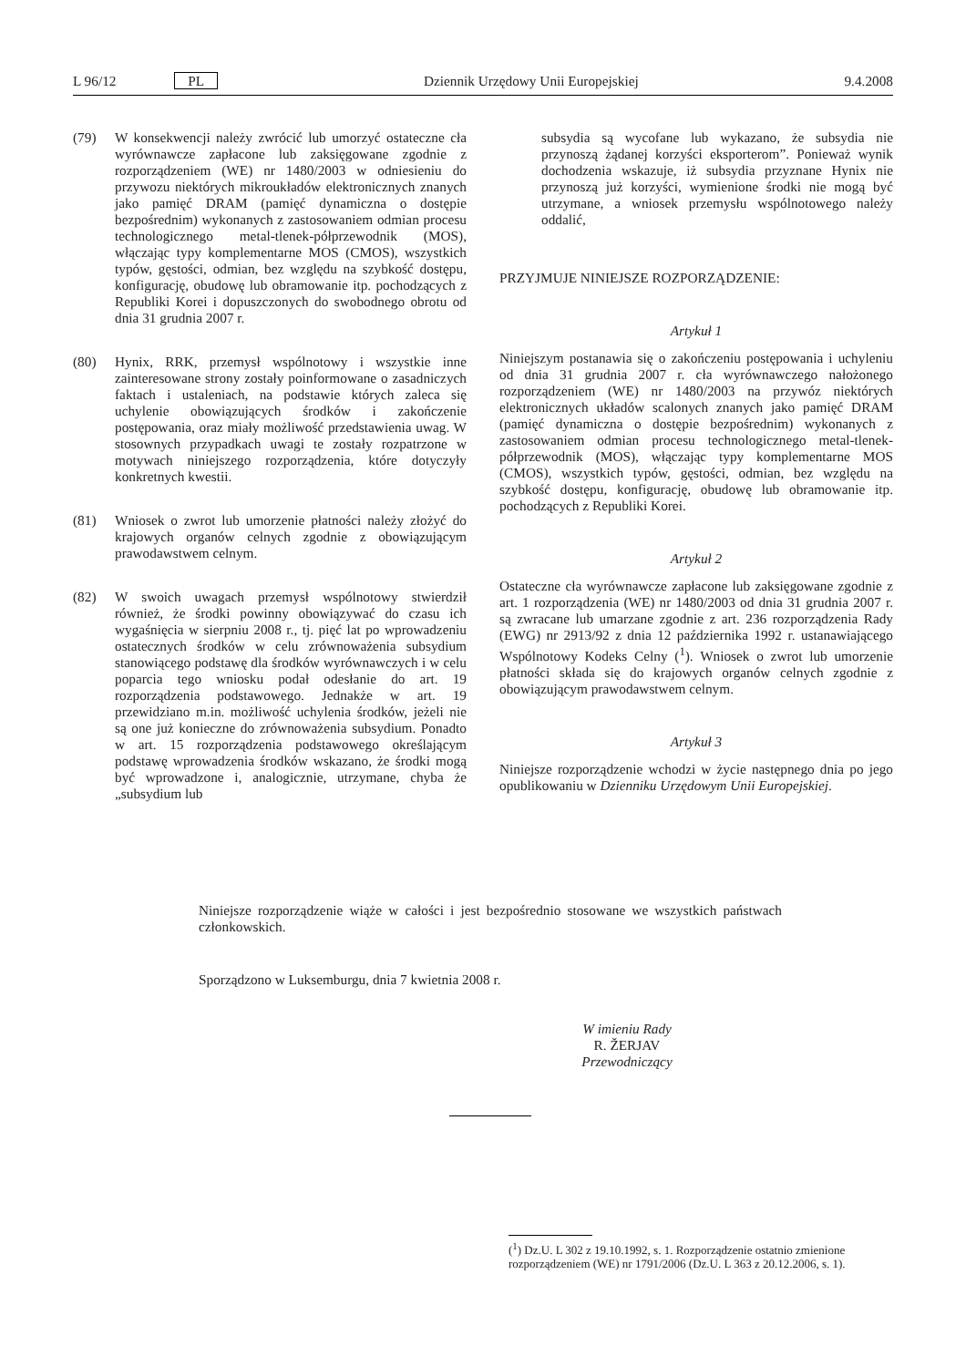L 96/12 PL Dziennik Urzędowy Unii Europejskiej 9.4.2008
(79) W konsekwencji należy zwrócić lub umorzyć ostateczne cła wyrównawcze zapłacone lub zaksięgowane zgodnie z rozporządzeniem (WE) nr 1480/2003 w odniesieniu do przywozu niektórych mikroukładów elektronicznych znanych jako pamięć DRAM (pamięć dynamiczna o dostępie bezpośrednim) wykonanych z zastosowaniem odmian procesu technologicznego metal-tlenek-półprzewodnik (MOS), włączając typy komplementarne MOS (CMOS), wszystkich typów, gęstości, odmian, bez względu na szybkość dostępu, konfigurację, obudowę lub obramowanie itp. pochodzących z Republiki Korei i dopuszczonych do swobodnego obrotu od dnia 31 grudnia 2007 r.
(80) Hynix, RRK, przemysł wspólnotowy i wszystkie inne zainteresowane strony zostały poinformowane o zasadniczych faktach i ustaleniach, na podstawie których zaleca się uchylenie obowiązujących środków i zakończenie postępowania, oraz miały możliwość przedstawienia uwag. W stosownych przypadkach uwagi te zostały rozpatrzone w motywach niniejszego rozporządzenia, które dotyczyły konkretnych kwestii.
(81) Wniosek o zwrot lub umorzenie płatności należy złożyć do krajowych organów celnych zgodnie z obowiązującym prawodawstwem celnym.
(82) W swoich uwagach przemysł wspólnotowy stwierdził również, że środki powinny obowiązywać do czasu ich wygaśnięcia w sierpniu 2008 r., tj. pięć lat po wprowadzeniu ostatecznych środków w celu zrównoważenia subsydium stanowiącego podstawę dla środków wyrównawczych i w celu poparcia tego wniosku podał odesłanie do art. 19 rozporządzenia podstawowego. Jednakże w art. 19 przewidziano m.in. możliwość uchylenia środków, jeżeli nie są one już konieczne do zrównoważenia subsydium. Ponadto w art. 15 rozporządzenia podstawowego określającym podstawę wprowadzenia środków wskazano, że środki mogą być wprowadzone i, analogicznie, utrzymane, chyba że „subsydium lub
subsydia są wycofane lub wykazano, że subsydia nie przynoszą żądanej korzyści eksporterom”. Ponieważ wynik dochodzenia wskazuje, iż subsydia przyznane Hynix nie przynoszą już korzyści, wymienione środki nie mogą być utrzymane, a wniosek przemysłu wspólnotowego należy oddalić,
PRZYJMUJE NINIEJSZE ROZPORZĄDZENIE:
Artykuł 1
Niniejszym postanawia się o zakończeniu postępowania i uchyleniu od dnia 31 grudnia 2007 r. cła wyrównawczego nałożonego rozporządzeniem (WE) nr 1480/2003 na przywóz niektórych elektronicznych układów scalonych znanych jako pamięć DRAM (pamięć dynamiczna o dostępie bezpośrednim) wykonanych z zastosowaniem odmian procesu technologicznego metal-tlenek-półprzewodnik (MOS), włączając typy komplementarne MOS (CMOS), wszystkich typów, gęstości, odmian, bez względu na szybkość dostępu, konfigurację, obudowę lub obramowanie itp. pochodzących z Republiki Korei.
Artykuł 2
Ostateczne cła wyrównawcze zapłacone lub zaksięgowane zgodnie z art. 1 rozporządzenia (WE) nr 1480/2003 od dnia 31 grudnia 2007 r. są zwracane lub umarzane zgodnie z art. 236 rozporządzenia Rady (EWG) nr 2913/92 z dnia 12 października 1992 r. ustanawiającego Wspólnotowy Kodeks Celny (<sup>1</sup>). Wniosek o zwrot lub umorzenie płatności składa się do krajowych organów celnych zgodnie z obowiązującym prawodawstwem celnym.
Artykuł 3
Niniejsze rozporządzenie wchodzi w życie następnego dnia po jego opublikowaniu w Dzienniku Urzędowym Unii Europejskiej.
Niniejsze rozporządzenie wiąże w całości i jest bezpośrednio stosowane we wszystkich państwach członkowskich.
Sporządzono w Luksemburgu, dnia 7 kwietnia 2008 r.
W imieniu Rady
R. ŽERJAV
Przewodniczący
(<sup>1</sup>) Dz.U. L 302 z 19.10.1992, s. 1. Rozporządzenie ostatnio zmienione rozporządzeniem (WE) nr 1791/2006 (Dz.U. L 363 z 20.12.2006, s. 1).